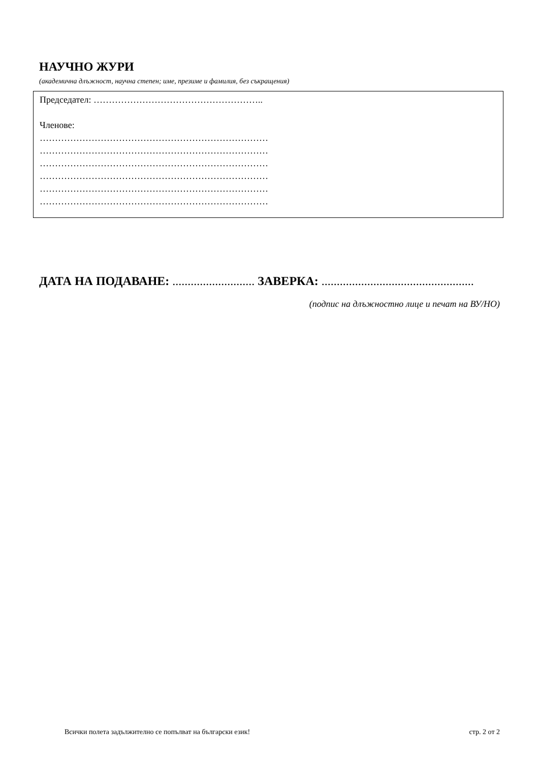НАУЧНО ЖУРИ
(академична длъжност, научна степен; име, презиме и фамилия, без съкращения)
Председател: ………………………………………………..
Членове:
…………………………………………………………………
…………………………………………………………………
…………………………………………………………………
…………………………………………………………………
…………………………………………………………………
…………………………………………………………………
ДАТА НА ПОДАВАНЕ: ........................... ЗАВЕРКА: ..................................................
(подпис на длъжностно лице и печат на ВУ/НО)
Всички полета задължително се попълват на български език! стр. 2 от 2